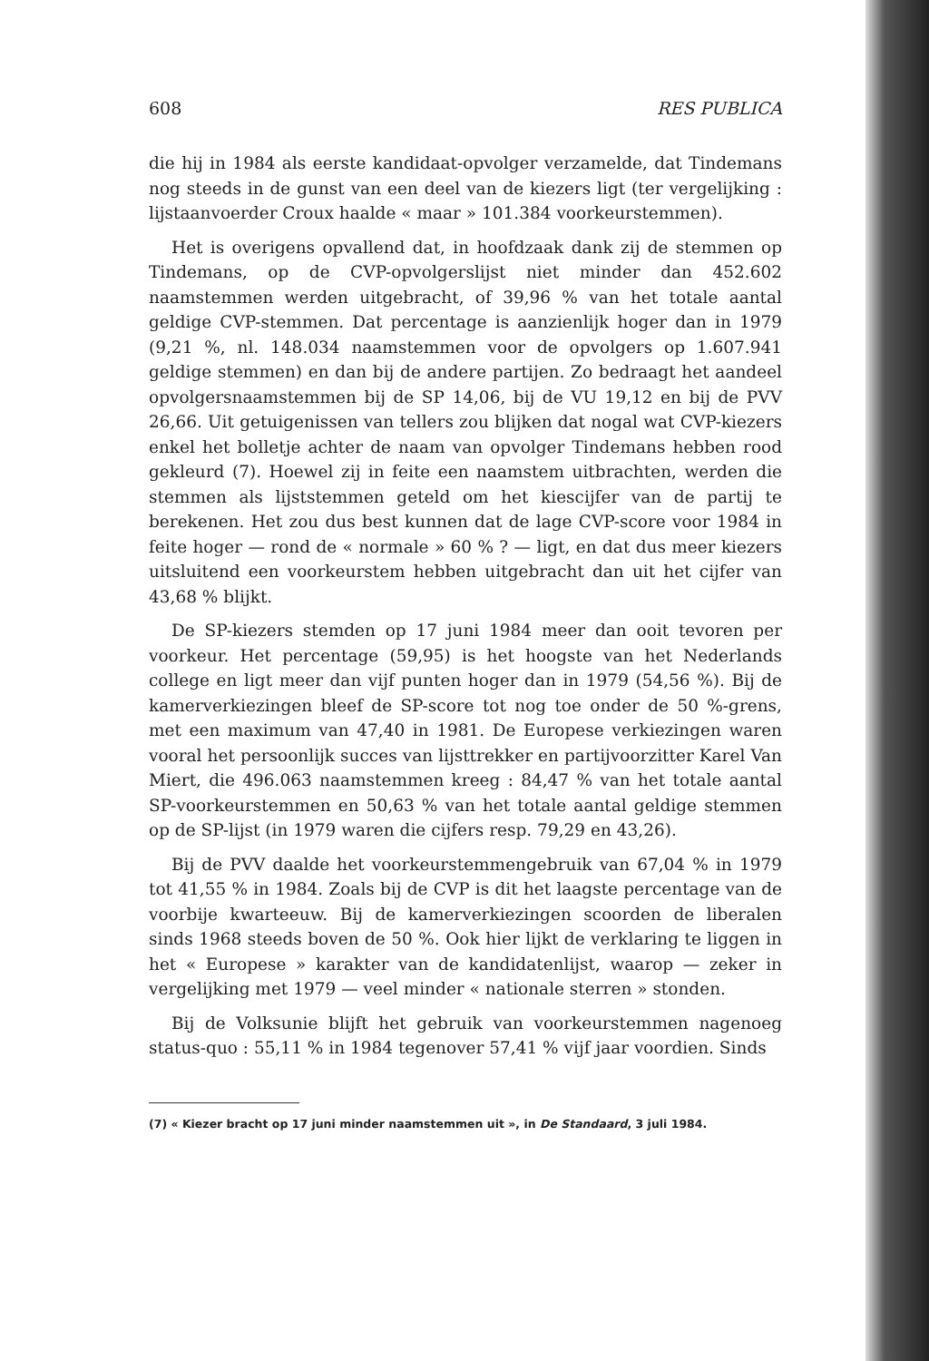608 RES PUBLICA
die hij in 1984 als eerste kandidaat-opvolger verzamelde, dat Tindemans nog steeds in de gunst van een deel van de kiezers ligt (ter vergelijking : lijstaanvoerder Croux haalde « maar » 101.384 voorkeurstemmen).
Het is overigens opvallend dat, in hoofdzaak dank zij de stemmen op Tindemans, op de CVP-opvolgerslijst niet minder dan 452.602 naamstemmen werden uitgebracht, of 39,96 % van het totale aantal geldige CVP-stemmen. Dat percentage is aanzienlijk hoger dan in 1979 (9,21 %, nl. 148.034 naamstemmen voor de opvolgers op 1.607.941 geldige stemmen) en dan bij de andere partijen. Zo bedraagt het aandeel opvolgersnaamstemmen bij de SP 14,06, bij de VU 19,12 en bij de PVV 26,66. Uit getuigenissen van tellers zou blijken dat nogal wat CVP-kiezers enkel het bolletje achter de naam van opvolger Tindemans hebben rood gekleurd (7). Hoewel zij in feite een naamstem uitbrachten, werden die stemmen als lijststemmen geteld om het kiescijfer van de partij te berekenen. Het zou dus best kunnen dat de lage CVP-score voor 1984 in feite hoger — rond de « normale » 60 % ? — ligt, en dat dus meer kiezers uitsluitend een voorkeurstem hebben uitgebracht dan uit het cijfer van 43,68 % blijkt.
De SP-kiezers stemden op 17 juni 1984 meer dan ooit tevoren per voorkeur. Het percentage (59,95) is het hoogste van het Nederlands college en ligt meer dan vijf punten hoger dan in 1979 (54,56 %). Bij de kamerverkiezingen bleef de SP-score tot nog toe onder de 50 %-grens, met een maximum van 47,40 in 1981. De Europese verkiezingen waren vooral het persoonlijk succes van lijsttrekker en partijvoorzitter Karel Van Miert, die 496.063 naamstemmen kreeg : 84,47 % van het totale aantal SP-voorkeurstemmen en 50,63 % van het totale aantal geldige stemmen op de SP-lijst (in 1979 waren die cijfers resp. 79,29 en 43,26).
Bij de PVV daalde het voorkeurstemmengebruik van 67,04 % in 1979 tot 41,55 % in 1984. Zoals bij de CVP is dit het laagste percentage van de voorbije kwarteeuw. Bij de kamerverkiezingen scoorden de liberalen sinds 1968 steeds boven de 50 %. Ook hier lijkt de verklaring te liggen in het « Europese » karakter van de kandidatenlijst, waarop — zeker in vergelijking met 1979 — veel minder « nationale sterren » stonden.
Bij de Volksunie blijft het gebruik van voorkeurstemmen nagenoeg status-quo : 55,11 % in 1984 tegenover 57,41 % vijf jaar voordien. Sinds
(7) « Kiezer bracht op 17 juni minder naamstemmen uit », in De Standaard, 3 juli 1984.